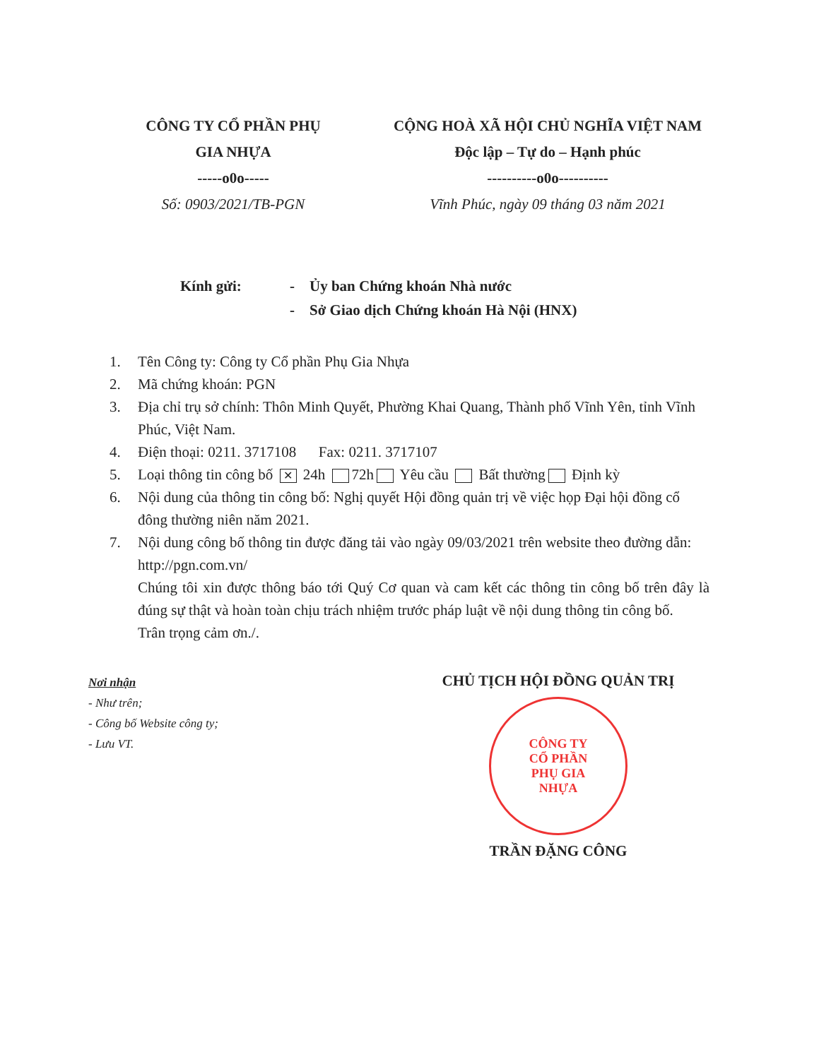CÔNG TY CỔ PHẦN PHỤ
GIA NHỰA
-----o0o-----
Số: 0903/2021/TB-PGN
CỘNG HOÀ XÃ HỘI CHỦ NGHĨA VIỆT NAM
Độc lập – Tự do – Hạnh phúc
----------o0o----------
Vĩnh Phúc, ngày 09 tháng 03 năm 2021
Kính gửi: - Ủy ban Chứng khoán Nhà nước
- Sở Giao dịch Chứng khoán Hà Nội (HNX)
1. Tên Công ty: Công ty Cổ phần Phụ Gia Nhựa
2. Mã chứng khoán: PGN
3. Địa chỉ trụ sở chính: Thôn Minh Quyết, Phường Khai Quang, Thành phố Vĩnh Yên, tỉnh Vĩnh Phúc, Việt Nam.
4. Điện thoại: 0211. 3717108 Fax: 0211. 3717107
5. Loại thông tin công bố ✕ 24h 72h Yêu cầu Bất thường Định kỳ
6. Nội dung của thông tin công bố: Nghị quyết Hội đồng quản trị về việc họp Đại hội đồng cổ đông thường niên năm 2021.
7. Nội dung công bố thông tin được đăng tải vào ngày 09/03/2021 trên website theo đường dẫn: http://pgn.com.vn/
Chúng tôi xin được thông báo tới Quý Cơ quan và cam kết các thông tin công bố trên đây là đúng sự thật và hoàn toàn chịu trách nhiệm trước pháp luật về nội dung thông tin công bố.
Trân trọng cảm ơn./.
Nơi nhận
- Như trên;
- Công bố Website công ty;
- Lưu VT.
CHỦ TỊCH HỘI ĐỒNG QUẢN TRỊ
CÔNG TY
CỔ PHẦN
PHỤ GIA
NHỰA
TRẦN ĐẶNG CÔNG